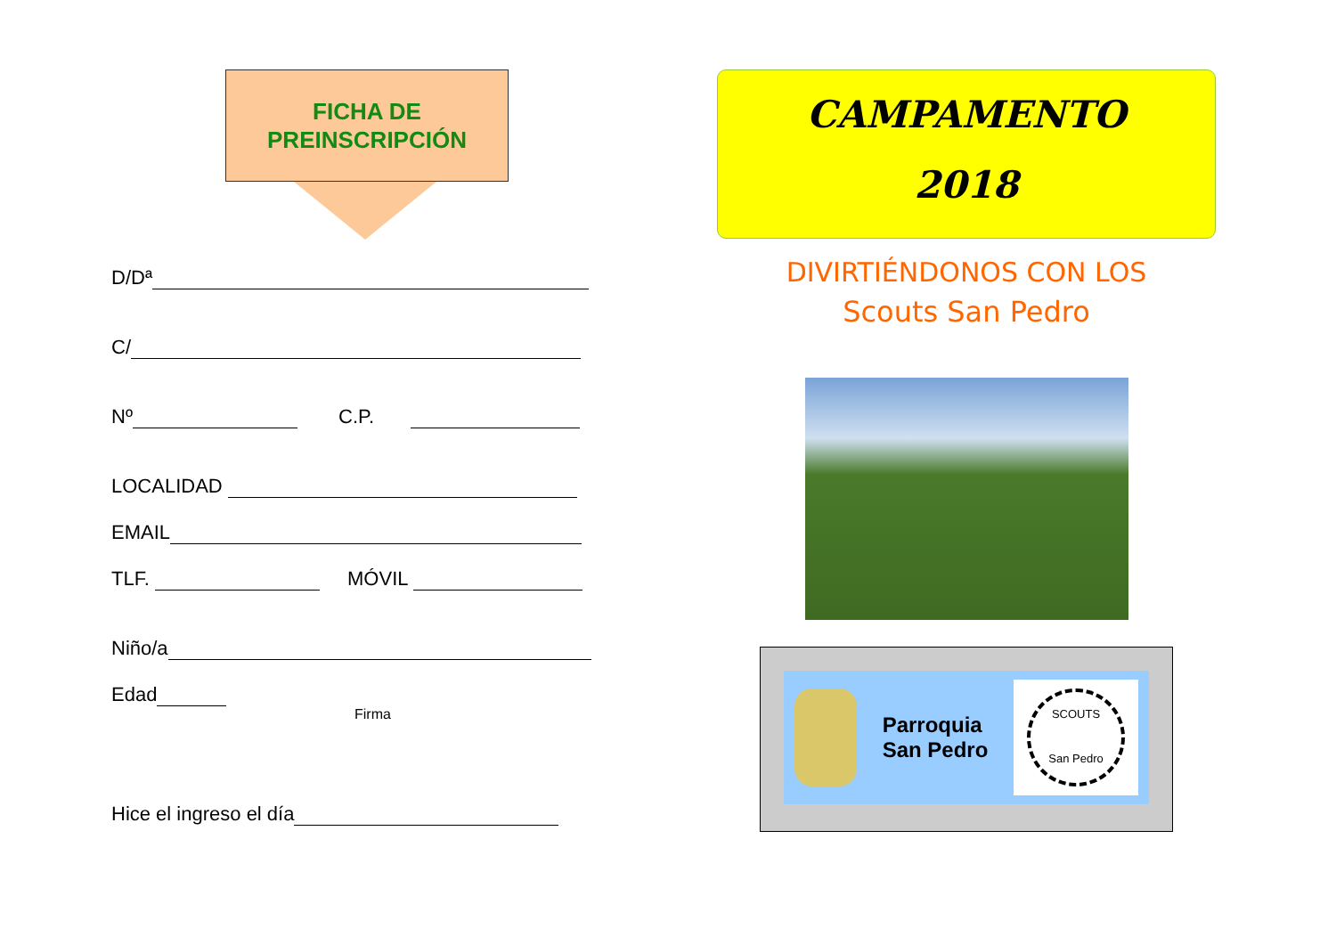FICHA DE
PREINSCRIPCIÓN
D/Dª
C/
Nº C.P.
LOCALIDAD
EMAIL
TLF. MÓVIL
Niño/a
Edad
Firma
Hice el ingreso el día
CAMPAMENTO
2018
DIVIRTIÉNDONOS CON LOS
Scouts San Pedro
Parroquia
San Pedro
SCOUTS
San Pedro